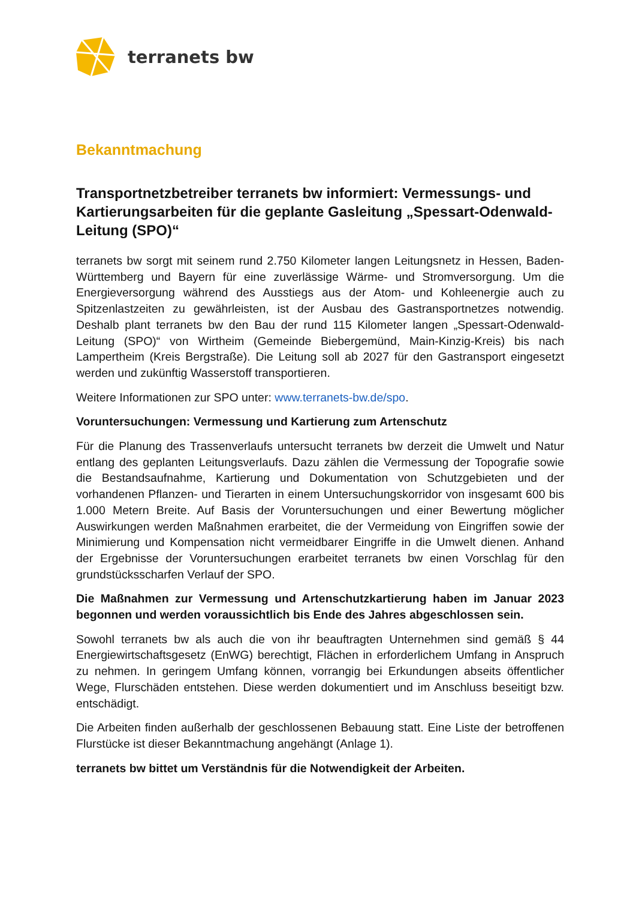terranets bw
Bekanntmachung
Transportnetzbetreiber terranets bw informiert: Vermessungs- und Kartierungsarbeiten für die geplante Gasleitung „Spessart-Odenwald-Leitung (SPO)“
terranets bw sorgt mit seinem rund 2.750 Kilometer langen Leitungsnetz in Hessen, Baden-Württemberg und Bayern für eine zuverlässige Wärme- und Stromversorgung. Um die Energieversorgung während des Ausstiegs aus der Atom- und Kohleenergie auch zu Spitzenlastzeiten zu gewährleisten, ist der Ausbau des Gastransportnetzes notwendig. Deshalb plant terranets bw den Bau der rund 115 Kilometer langen „Spessart-Odenwald-Leitung (SPO)“ von Wirtheim (Gemeinde Biebergemünd, Main-Kinzig-Kreis) bis nach Lampertheim (Kreis Bergstraße). Die Leitung soll ab 2027 für den Gastransport eingesetzt werden und zukünftig Wasserstoff transportieren.
Weitere Informationen zur SPO unter: www.terranets-bw.de/spo.
Voruntersuchungen: Vermessung und Kartierung zum Artenschutz
Für die Planung des Trassenverlaufs untersucht terranets bw derzeit die Umwelt und Natur entlang des geplanten Leitungsverlaufs. Dazu zählen die Vermessung der Topografie sowie die Bestandsaufnahme, Kartierung und Dokumentation von Schutzgebieten und der vorhandenen Pflanzen- und Tierarten in einem Untersuchungskorridor von insgesamt 600 bis 1.000 Metern Breite. Auf Basis der Voruntersuchungen und einer Bewertung möglicher Auswirkungen werden Maßnahmen erarbeitet, die der Vermeidung von Eingriffen sowie der Minimierung und Kompensation nicht vermeidbarer Eingriffe in die Umwelt dienen. Anhand der Ergebnisse der Voruntersuchungen erarbeitet terranets bw einen Vorschlag für den grundstücksscharfen Verlauf der SPO.
Die Maßnahmen zur Vermessung und Artenschutzkartierung haben im Januar 2023 begonnen und werden voraussichtlich bis Ende des Jahres abgeschlossen sein.
Sowohl terranets bw als auch die von ihr beauftragten Unternehmen sind gemäß § 44 Energiewirtschaftsgesetz (EnWG) berechtigt, Flächen in erforderlichem Umfang in Anspruch zu nehmen. In geringem Umfang können, vorrangig bei Erkundungen abseits öffentlicher Wege, Flurschäden entstehen. Diese werden dokumentiert und im Anschluss beseitigt bzw. entschädigt.
Die Arbeiten finden außerhalb der geschlossenen Bebauung statt. Eine Liste der betroffenen Flurstücke ist dieser Bekanntmachung angehängt (Anlage 1).
terranets bw bittet um Verständnis für die Notwendigkeit der Arbeiten.